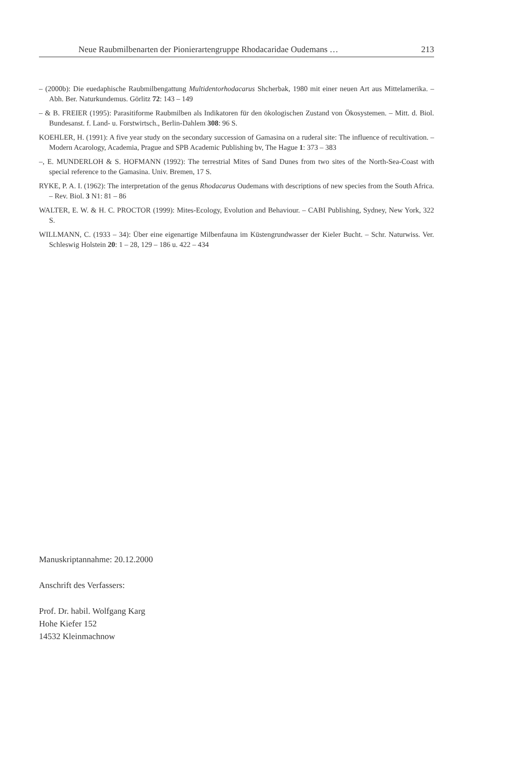Neue Raubmilbenarten der Pionierartengruppe Rhodacaridae Oudemans … 213
– (2000b): Die euedaphische Raubmilbengattung Multidentorhodacarus Shcherbak, 1980 mit einer neuen Art aus Mittelamerika. – Abh. Ber. Naturkundemus. Görlitz 72: 143 – 149
– & B. FREIER (1995): Parasitiforme Raubmilben als Indikatoren für den ökologischen Zustand von Ökosystemen. – Mitt. d. Biol. Bundesanst. f. Land- u. Forstwirtsch., Berlin-Dahlem 308: 96 S.
KOEHLER, H. (1991): A five year study on the secondary succession of Gamasina on a ruderal site: The influence of recultivation. – Modern Acarology, Academia, Prague and SPB Academic Publishing bv, The Hague 1: 373 – 383
–, E. MUNDERLOH & S. HOFMANN (1992): The terrestrial Mites of Sand Dunes from two sites of the North-Sea-Coast with special reference to the Gamasina. Univ. Bremen, 17 S.
RYKE, P. A. I. (1962): The interpretation of the genus Rhodacarus Oudemans with descriptions of new species from the South Africa. – Rev. Biol. 3 N1: 81 – 86
WALTER, E. W. & H. C. PROCTOR (1999): Mites-Ecology, Evolution and Behaviour. – CABI Publishing, Sydney, New York, 322 S.
WILLMANN, C. (1933 – 34): Über eine eigenartige Milbenfauna im Küstengrundwasser der Kieler Bucht. – Schr. Naturwiss. Ver. Schleswig Holstein 20: 1 – 28, 129 – 186 u. 422 – 434
Manuskriptannahme: 20.12.2000
Anschrift des Verfassers:
Prof. Dr. habil. Wolfgang Karg
Hohe Kiefer 152
14532 Kleinmachnow